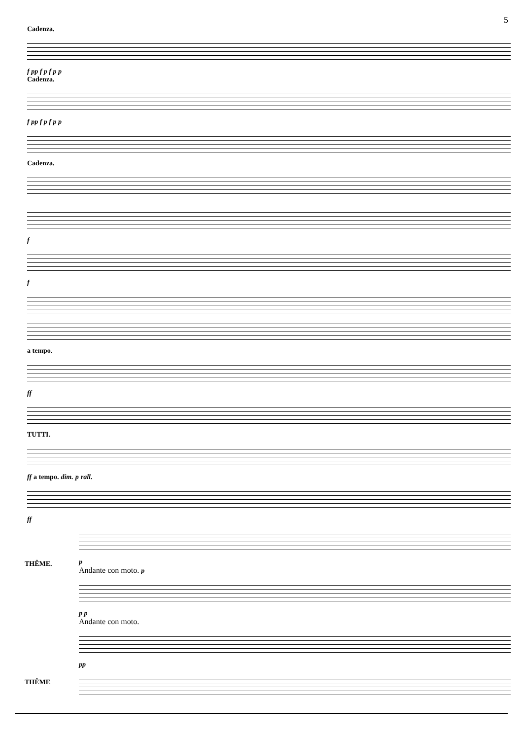5
Cadenza.
f pp f p f p p
Cadenza.
f pp f p f p p
Cadenza.
f
f
a tempo.
ff
TUTTI.
ff a tempo. dim. p rall.
ff
THÊME.
p
Andante con moto. p
p p
Andante con moto.
THÊME
pp